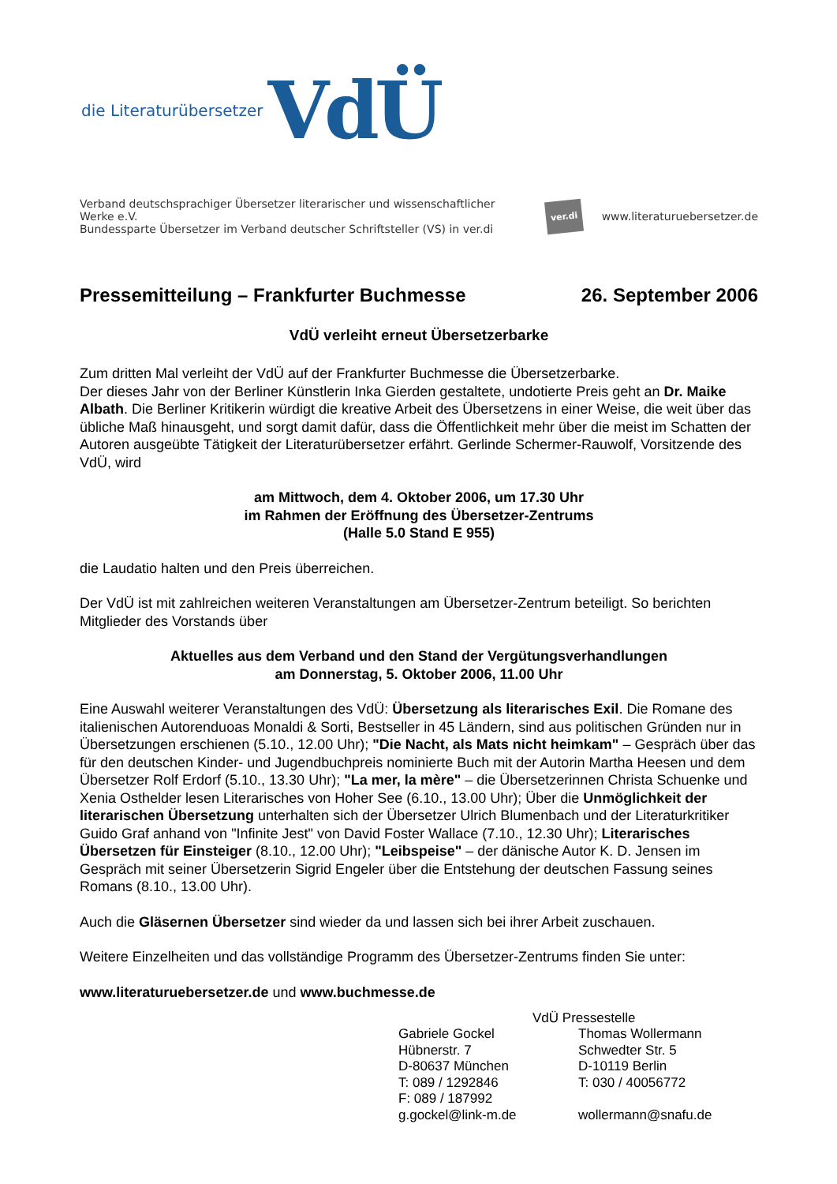die Literaturübersetzer VdÜ
Verband deutschsprachiger Übersetzer literarischer und wissenschaftlicher Werke e.V.
Bundessparte Übersetzer im Verband deutscher Schriftsteller (VS) in ver.di
ver.di www.literaturuebersetzer.de
Pressemitteilung – Frankfurter Buchmesse 26. September 2006
VdÜ verleiht erneut Übersetzerbarke
Zum dritten Mal verleiht der VdÜ auf der Frankfurter Buchmesse die Übersetzerbarke.
Der dieses Jahr von der Berliner Künstlerin Inka Gierden gestaltete, undotierte Preis geht an Dr. Maike Albath. Die Berliner Kritikerin würdigt die kreative Arbeit des Übersetzens in einer Weise, die weit über das übliche Maß hinausgeht, und sorgt damit dafür, dass die Öffentlichkeit mehr über die meist im Schatten der Autoren ausgeübte Tätigkeit der Literaturübersetzer erfährt. Gerlinde Schermer-Rauwolf, Vorsitzende des VdÜ, wird
am Mittwoch, dem 4. Oktober 2006, um 17.30 Uhr
im Rahmen der Eröffnung des Übersetzer-Zentrums
(Halle 5.0 Stand E 955)
die Laudatio halten und den Preis überreichen.
Der VdÜ ist mit zahlreichen weiteren Veranstaltungen am Übersetzer-Zentrum beteiligt. So berichten Mitglieder des Vorstands über
Aktuelles aus dem Verband und den Stand der Vergütungsverhandlungen
am Donnerstag, 5. Oktober 2006, 11.00 Uhr
Eine Auswahl weiterer Veranstaltungen des VdÜ: Übersetzung als literarisches Exil. Die Romane des italienischen Autorenduoas Monaldi & Sorti, Bestseller in 45 Ländern, sind aus politischen Gründen nur in Übersetzungen erschienen (5.10., 12.00 Uhr); "Die Nacht, als Mats nicht heimkam" – Gespräch über das für den deutschen Kinder- und Jugendbuchpreis nominierte Buch mit der Autorin Martha Heesen und dem Übersetzer Rolf Erdorf (5.10., 13.30 Uhr); "La mer, la mère" – die Übersetzerinnen Christa Schuenke und Xenia Osthelder lesen Literarisches von Hoher See (6.10., 13.00 Uhr); Über die Unmöglichkeit der literarischen Übersetzung unterhalten sich der Übersetzer Ulrich Blumenbach und der Literaturkritiker Guido Graf anhand von "Infinite Jest" von David Foster Wallace (7.10., 12.30 Uhr); Literarisches Übersetzen für Einsteiger (8.10., 12.00 Uhr); "Leibspeise" – der dänische Autor K. D. Jensen im Gespräch mit seiner Übersetzerin Sigrid Engeler über die Entstehung der deutschen Fassung seines Romans (8.10., 13.00 Uhr).
Auch die Gläsernen Übersetzer sind wieder da und lassen sich bei ihrer Arbeit zuschauen.
Weitere Einzelheiten und das vollständige Programm des Übersetzer-Zentrums finden Sie unter:
www.literaturuebersetzer.de und www.buchmesse.de
VdÜ Pressestelle
Gabriele Gockel
Hübnerstr. 7
D-80637 München
T: 089 / 1292846
F: 089 / 187992
g.gockel@link-m.de
Thomas Wollermann
Schwedter Str. 5
D-10119 Berlin
T: 030 / 40056772
wollermann@snafu.de